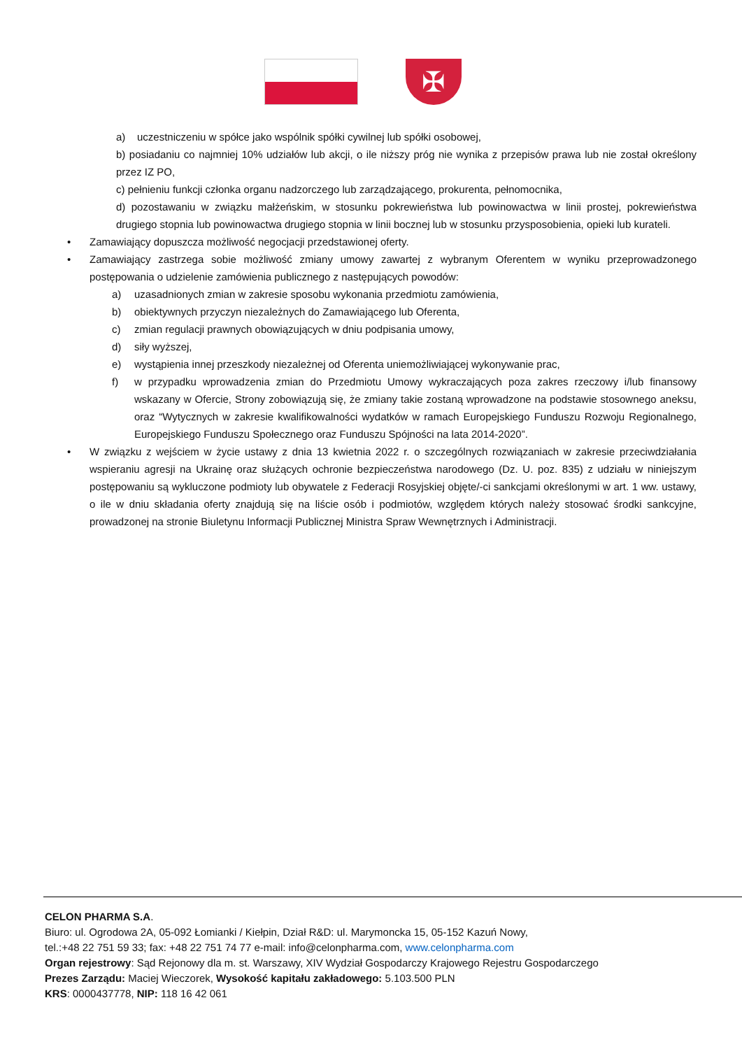✠
a) uczestniczeniu w spółce jako wspólnik spółki cywilnej lub spółki osobowej,
b) posiadaniu co najmniej 10% udziałów lub akcji, o ile niższy próg nie wynika z przepisów prawa lub nie został określony przez IZ PO,
c) pełnieniu funkcji członka organu nadzorczego lub zarządzającego, prokurenta, pełnomocnika,
d) pozostawaniu w związku małżeńskim, w stosunku pokrewieństwa lub powinowactwa w linii prostej, pokrewieństwa drugiego stopnia lub powinowactwa drugiego stopnia w linii bocznej lub w stosunku przysposobienia, opieki lub kurateli.
• Zamawiający dopuszcza możliwość negocjacji przedstawionej oferty.
• Zamawiający zastrzega sobie możliwość zmiany umowy zawartej z wybranym Oferentem w wyniku przeprowadzonego postępowania o udzielenie zamówienia publicznego z następujących powodów:
a) uzasadnionych zmian w zakresie sposobu wykonania przedmiotu zamówienia,
b) obiektywnych przyczyn niezależnych do Zamawiającego lub Oferenta,
c) zmian regulacji prawnych obowiązujących w dniu podpisania umowy,
d) siły wyższej,
e) wystąpienia innej przeszkody niezależnej od Oferenta uniemożliwiającej wykonywanie prac,
f) w przypadku wprowadzenia zmian do Przedmiotu Umowy wykraczających poza zakres rzeczowy i/lub finansowy wskazany w Ofercie, Strony zobowiązują się, że zmiany takie zostaną wprowadzone na podstawie stosownego aneksu, oraz “Wytycznych w zakresie kwalifikowalności wydatków w ramach Europejskiego Funduszu Rozwoju Regionalnego, Europejskiego Funduszu Społecznego oraz Funduszu Spójności na lata 2014-2020”.
• W związku z wejściem w życie ustawy z dnia 13 kwietnia 2022 r. o szczególnych rozwiązaniach w zakresie przeciwdziałania wspieraniu agresji na Ukrainę oraz służących ochronie bezpieczeństwa narodowego (Dz. U. poz. 835) z udziału w niniejszym postępowaniu są wykluczone podmioty lub obywatele z Federacji Rosyjskiej objęte/-ci sankcjami określonymi w art. 1 ww. ustawy, o ile w dniu składania oferty znajdują się na liście osób i podmiotów, względem których należy stosować środki sankcyjne, prowadzonej na stronie Biuletynu Informacji Publicznej Ministra Spraw Wewnętrznych i Administracji.
CELON PHARMA S.A.
Biuro: ul. Ogrodowa 2A, 05-092 Łomianki / Kiełpin, Dział R&D: ul. Marymoncka 15, 05-152 Kazuń Nowy,
tel.:+48 22 751 59 33; fax: +48 22 751 74 77 e-mail: info@celonpharma.com, www.celonpharma.com
Organ rejestrowy: Sąd Rejonowy dla m. st. Warszawy, XIV Wydział Gospodarczy Krajowego Rejestru Gospodarczego
Prezes Zarządu: Maciej Wieczorek, Wysokość kapitału zakładowego: 5.103.500 PLN
KRS: 0000437778, NIP: 118 16 42 061